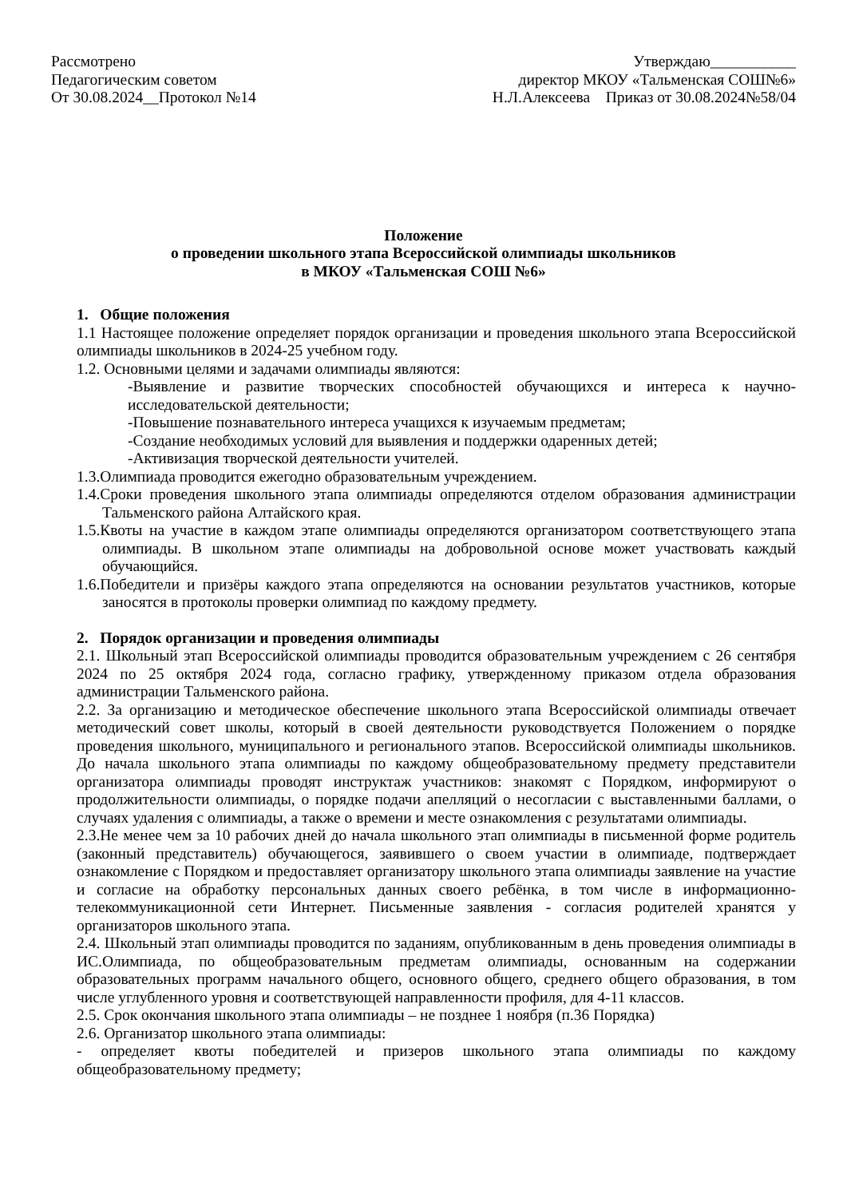Рассмотрено
Педагогическим советом
От 30.08.2024__Протокол №14
Утверждаю___________
директор МКОУ «Тальменская СОШ№6»
Н.Л.Алексеева Приказ от 30.08.2024№58/04
Положение
о проведении школьного этапа Всероссийской олимпиады школьников
в МКОУ «Тальменская СОШ №6»
1. Общие положения
1.1 Настоящее положение определяет порядок организации и проведения школьного этапа Всероссийской олимпиады школьников в 2024-25 учебном году.
1.2. Основными целями и задачами олимпиады являются:
-Выявление и развитие творческих способностей обучающихся и интереса к научно-исследовательской деятельности;
-Повышение познавательного интереса учащихся к изучаемым предметам;
-Создание необходимых условий для выявления и поддержки одаренных детей;
-Активизация творческой деятельности учителей.
1.3.Олимпиада проводится ежегодно образовательным учреждением.
1.4.Сроки проведения школьного этапа олимпиады определяются отделом образования администрации Тальменского района Алтайского края.
1.5.Квоты на участие в каждом этапе олимпиады определяются организатором соответствующего этапа олимпиады. В школьном этапе олимпиады на добровольной основе может участвовать каждый обучающийся.
1.6.Победители и призёры каждого этапа определяются на основании результатов участников, которые заносятся в протоколы проверки олимпиад по каждому предмету.
2. Порядок организации и проведения олимпиады
2.1. Школьный этап Всероссийской олимпиады проводится образовательным учреждением с 26 сентября 2024 по 25 октября 2024 года, согласно графику, утвержденному приказом отдела образования администрации Тальменского района.
2.2. За организацию и методическое обеспечение школьного этапа Всероссийской олимпиады отвечает методический совет школы, который в своей деятельности руководствуется Положением о порядке проведения школьного, муниципального и регионального этапов. Всероссийской олимпиады школьников. До начала школьного этапа олимпиады по каждому общеобразовательному предмету представители организатора олимпиады проводят инструктаж участников: знакомят с Порядком, информируют о продолжительности олимпиады, о порядке подачи апелляций о несогласии с выставленными баллами, о случаях удаления с олимпиады, а также о времени и месте ознакомления с результатами олимпиады.
2.3.Не менее чем за 10 рабочих дней до начала школьного этап олимпиады в письменной форме родитель (законный представитель) обучающегося, заявившего о своем участии в олимпиаде, подтверждает ознакомление с Порядком и предоставляет организатору школьного этапа олимпиады заявление на участие и согласие на обработку персональных данных своего ребёнка, в том числе в информационно-телекоммуникационной сети Интернет. Письменные заявления - согласия родителей хранятся у организаторов школьного этапа.
2.4. Школьный этап олимпиады проводится по заданиям, опубликованным в день проведения олимпиады в ИС.Олимпиада, по общеобразовательным предметам олимпиады, основанным на содержании образовательных программ начального общего, основного общего, среднего общего образования, в том числе углубленного уровня и соответствующей направленности профиля, для 4-11 классов.
2.5. Срок окончания школьного этапа олимпиады – не позднее 1 ноября (п.36 Порядка)
2.6. Организатор школьного этапа олимпиады:
- определяет квоты победителей и призеров школьного этапа олимпиады по каждому общеобразовательному предмету;